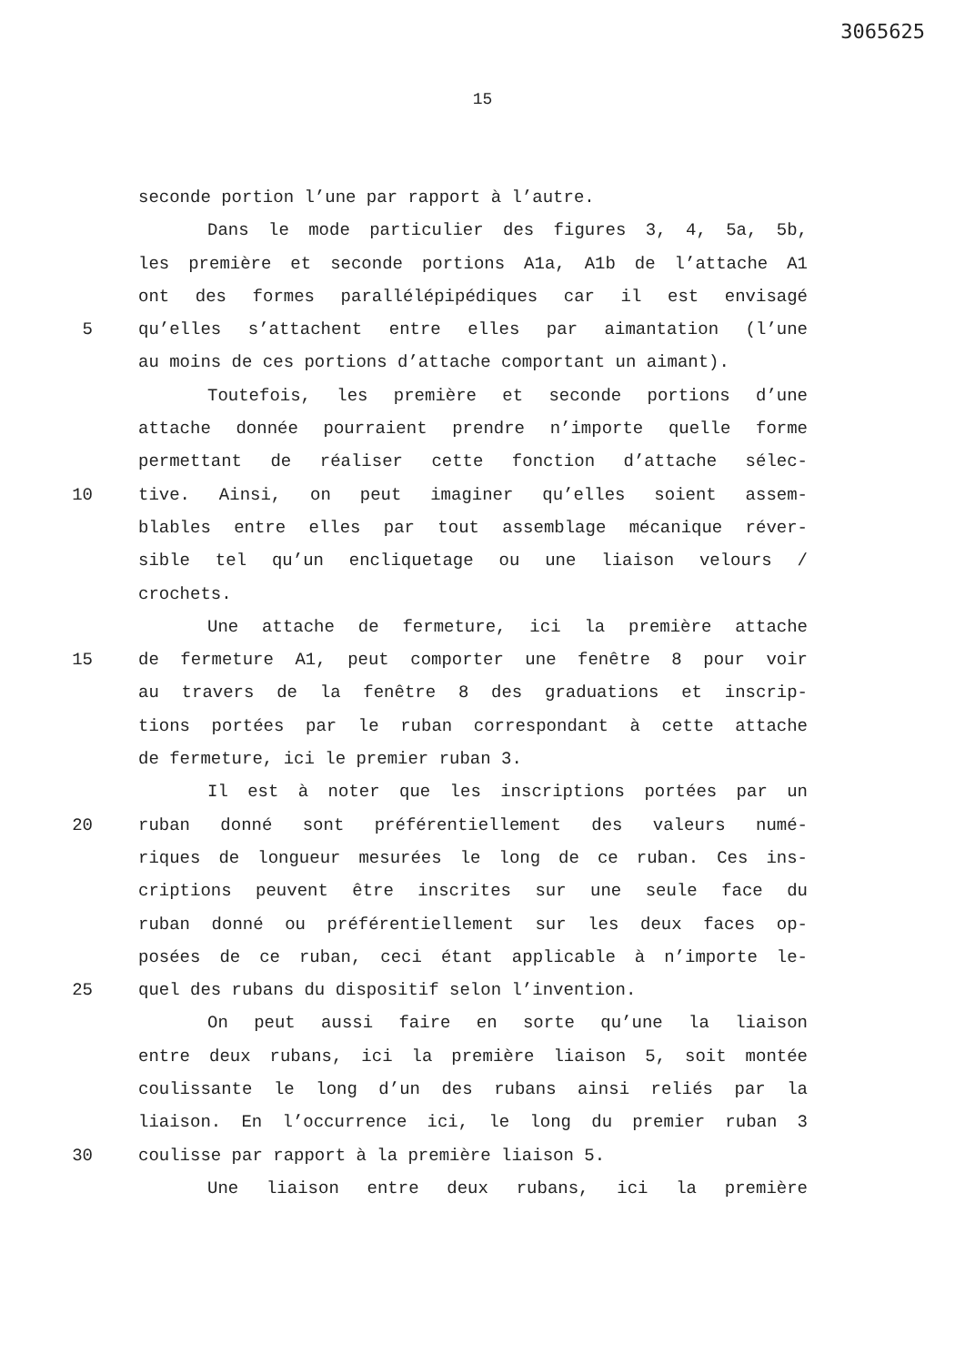3065625
15
seconde portion l’une par rapport à l’autre.
Dans le mode particulier des figures 3, 4, 5a, 5b,
les première et seconde portions A1a, A1b de l’attache A1
ont des formes parallélépipédiques car il est envisagé
5 qu’elles s’attachent entre elles par aimantation (l’une
au moins de ces portions d’attache comportant un aimant).
Toutefois, les première et seconde portions d’une
attache donnée pourraient prendre n’importe quelle forme
permettant de réaliser cette fonction d’attache sélec-
10 tive. Ainsi, on peut imaginer qu’elles soient assem-
blables entre elles par tout assemblage mécanique réver-
sible tel qu’un encliquetage ou une liaison velours /
crochets.
Une attache de fermeture, ici la première attache
15 de fermeture A1, peut comporter une fenêtre 8 pour voir
au travers de la fenêtre 8 des graduations et inscrip-
tions portées par le ruban correspondant à cette attache
de fermeture, ici le premier ruban 3.
Il est à noter que les inscriptions portées par un
20 ruban donné sont préférentiellement des valeurs numé-
riques de longueur mesurées le long de ce ruban. Ces ins-
criptions peuvent être inscrites sur une seule face du
ruban donné ou préférentiellement sur les deux faces op-
posées de ce ruban, ceci étant applicable à n’importe le-
25 quel des rubans du dispositif selon l’invention.
On peut aussi faire en sorte qu’une la liaison
entre deux rubans, ici la première liaison 5, soit montée
coulissante le long d’un des rubans ainsi reliés par la
liaison. En l’occurrence ici, le long du premier ruban 3
30 coulisse par rapport à la première liaison 5.
Une liaison entre deux rubans, ici la première